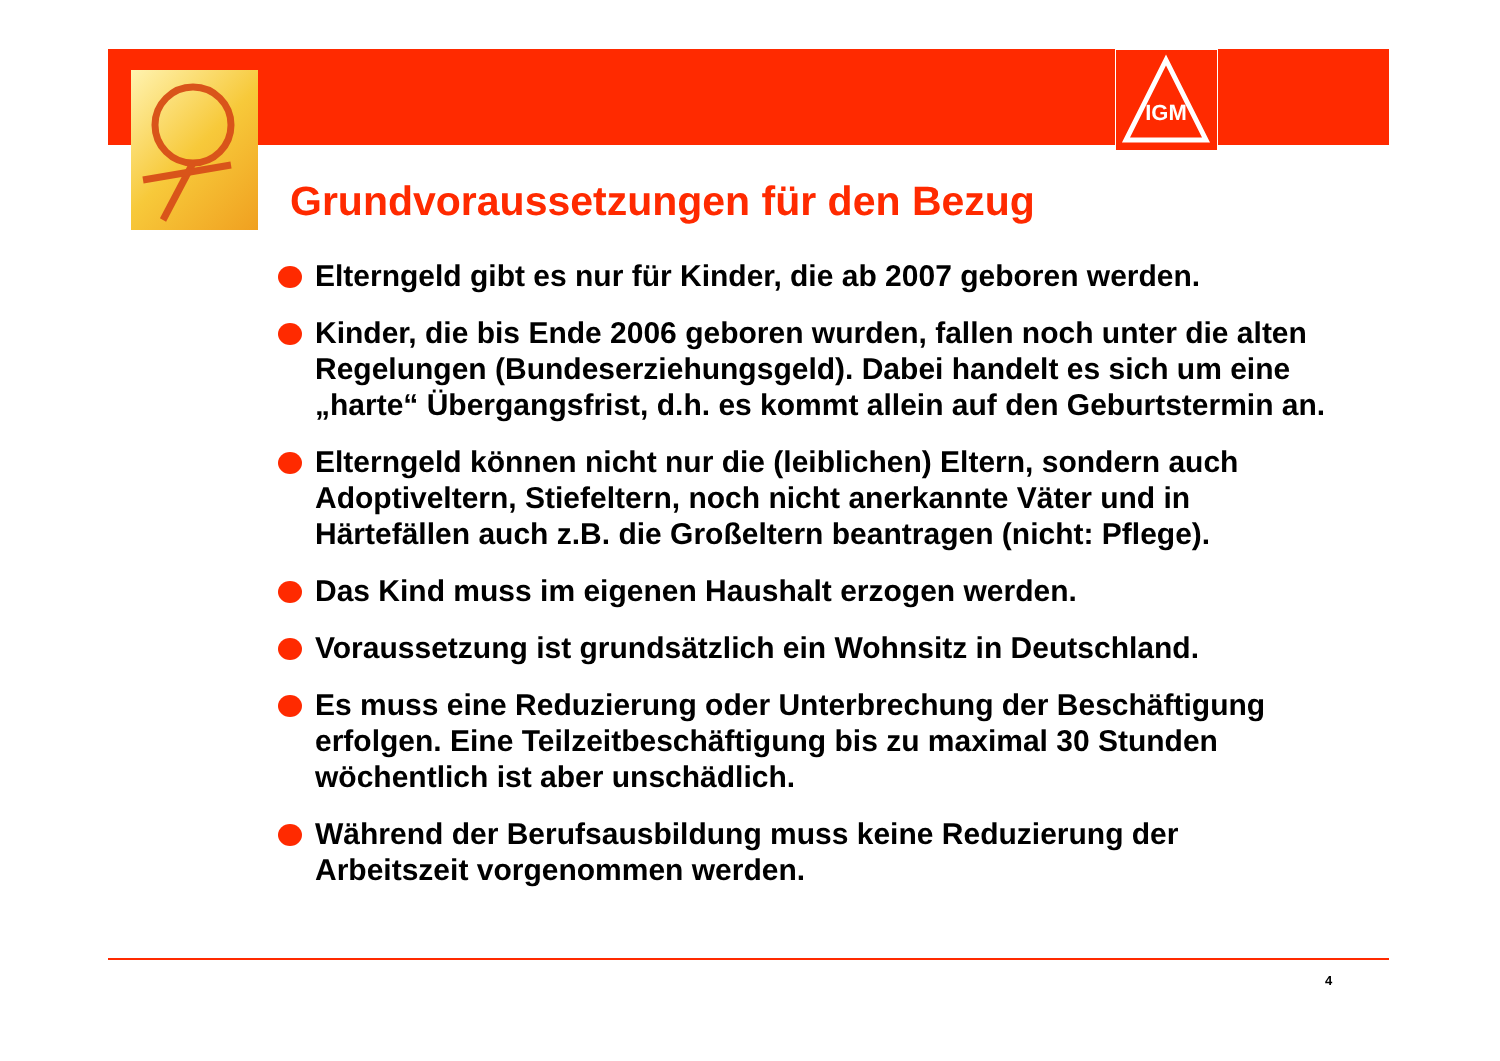IGM
Grundvoraussetzungen für den Bezug
Elterngeld gibt es nur für Kinder, die ab 2007 geboren werden.
Kinder, die bis Ende 2006 geboren wurden, fallen noch unter die alten Regelungen (Bundeserziehungsgeld). Dabei handelt es sich um eine „harte“ Übergangsfrist, d.h. es kommt allein auf den Geburtstermin an.
Elterngeld können nicht nur die (leiblichen) Eltern, sondern auch Adoptiveltern, Stiefeltern, noch nicht anerkannte Väter und in Härtefällen auch z.B. die Großeltern beantragen (nicht: Pflege).
Das Kind muss im eigenen Haushalt erzogen werden.
Voraussetzung ist grundsätzlich ein Wohnsitz in Deutschland.
Es muss eine Reduzierung oder Unterbrechung der Beschäftigung erfolgen. Eine Teilzeitbeschäftigung bis zu maximal 30 Stunden wöchentlich ist aber unschädlich.
Während der Berufsausbildung muss keine Reduzierung der Arbeitszeit vorgenommen werden.
4